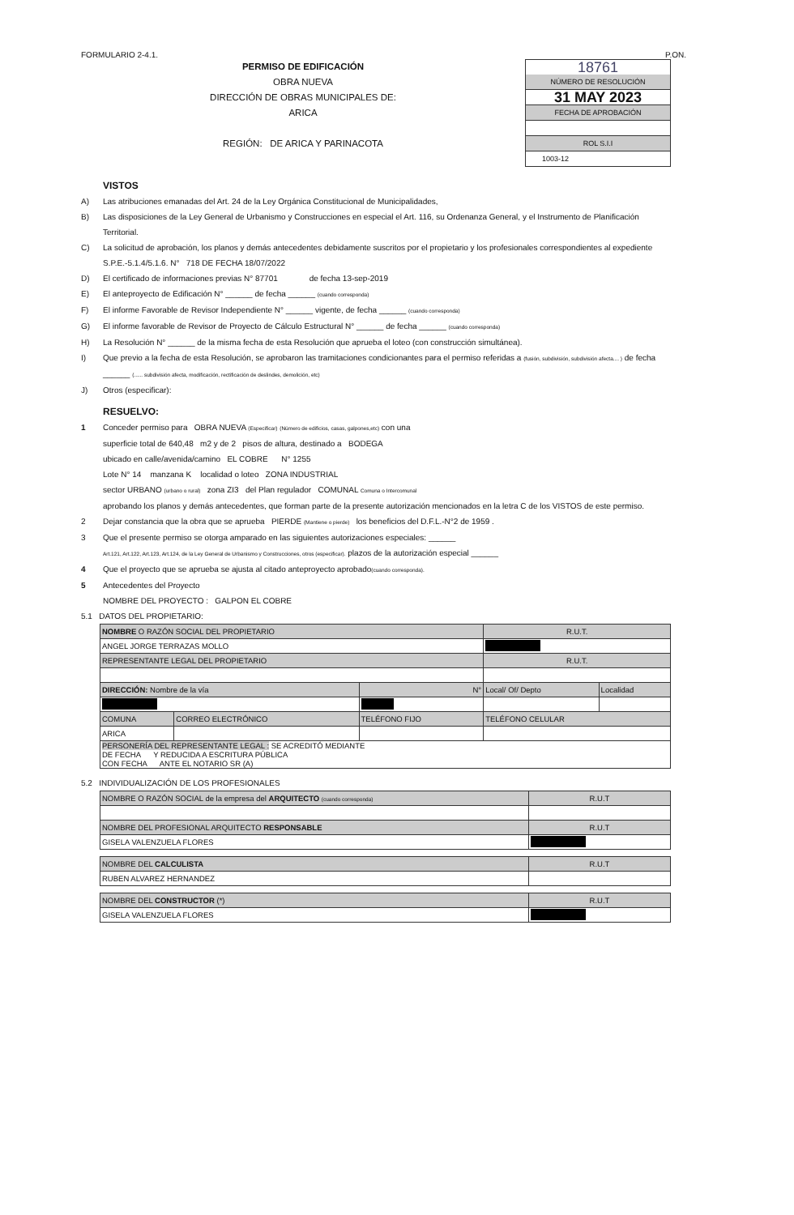FORMULARIO 2-4.1. P.ON.
PERMISO DE EDIFICACIÓN
OBRA NUEVA
DIRECCIÓN DE OBRAS MUNICIPALES DE:
ARICA
REGIÓN: DE ARICA Y PARINACOTA
18761
NÚMERO DE RESOLUCIÓN
31 MAY 2023
FECHA DE APROBACIÓN
ROL S.I.I
1003-12
VISTOS
A) Las atribuciones emanadas del Art. 24 de la Ley Orgánica Constitucional de Municipalidades,
B) Las disposiciones de la Ley General de Urbanismo y Construcciones en especial el Art. 116, su Ordenanza General, y el Instrumento de Planificación Territorial.
C) La solicitud de aprobación, los planos y demás antecedentes debidamente suscritos por el propietario y los profesionales correspondientes al expediente S.P.E.-5.1.4/5.1.6. N° 718 DE FECHA 18/07/2022
D) El certificado de informaciones previas N° 87701 de fecha 13-sep-2019
E) El anteproyecto de Edificación N° ______ de fecha ______ (cuando corresponda)
F) El informe Favorable de Revisor Independiente N° ______ vigente, de fecha ______ (cuando corresponda)
G) El informe favorable de Revisor de Proyecto de Cálculo Estructural N° ______ de fecha ______ (cuando corresponda)
H) La Resolución N° ______ de la misma fecha de esta Resolución que aprueba el loteo (con construcción simultánea).
I) Que previo a la fecha de esta Resolución, se aprobaron las tramitaciones condicionantes para el permiso referidas a (fusión, subdivisión, subdivisión afecta.... ) de fecha ______ (...... subdivisión afecta, modificación, rectificación de deslindes, demolición, etc)
J) Otros (especificar):
RESUELVO:
1 Conceder permiso para OBRA NUEVA (Especificar) (Número de edificios, casas, galpones,etc) con una
superficie total de 640,48 m2 y de 2 pisos de altura, destinado a BODEGA
ubicado en calle/avenida/camino EL COBRE N° 1255
Lote N° 14 manzana K localidad o loteo ZONA INDUSTRIAL
sector URBANO (urbano o rural) zona ZI3 del Plan regulador COMUNAL Comuna o Intercomunal
aprobando los planos y demás antecedentes, que forman parte de la presente autorización mencionados en la letra C de los VISTOS de este permiso.
2 Dejar constancia que la obra que se aprueba PIERDE (Mantiene o pierde) los beneficios del D.F.L.-N°2 de 1959 .
3 Que el presente permiso se otorga amparado en las siguientes autorizaciones especiales: ______
Art.121, Art.122, Art.123, Art.124, de la Ley General de Urbanismo y Construcciones, otros (especificar). plazos de la autorización especial ______
4 Que el proyecto que se aprueba se ajusta al citado anteproyecto aprobado(cuando corresponda).
5 Antecedentes del Proyecto
NOMBRE DEL PROYECTO : GALPON EL COBRE
5.1 DATOS DEL PROPIETARIO:
| NOMBRE O RAZÓN SOCIAL DEL PROPIETARIO | | | R.U.T. | |
| ANGEL JORGE TERRAZAS MOLLO | | | | |
| REPRESENTANTE LEGAL DEL PROPIETARIO | | | R.U.T. | |
| DIRECCIÓN: Nombre de la vía | | N° | Local/ Of/ Depto | Localidad |
| COMUNA | CORREO ELECTRÓNICO | TELÉFONO FIJO | TELÉFONO CELULAR | |
| ARICA | | | | |
| PERSONERÍA DEL REPRESENTANTE LEGAL : SE ACREDITÓ MEDIANTE DE FECHA Y REDUCIDA A ESCRITURA PÚBLICA CON FECHA ANTE EL NOTARIO SR (A) | | | | |
5.2 INDIVIDUALIZACIÓN DE LOS PROFESIONALES
| NOMBRE O RAZÓN SOCIAL de la empresa del ARQUITECTO (cuando corresponda) | R.U.T |
| NOMBRE DEL PROFESIONAL ARQUITECTO RESPONSABLE | R.U.T |
| GISELA VALENZUELA FLORES | |
| NOMBRE DEL CALCULISTA | R.U.T |
| RUBEN ALVAREZ HERNANDEZ | |
| NOMBRE DEL CONSTRUCTOR (*) | R.U.T |
| GISELA VALENZUELA FLORES | |